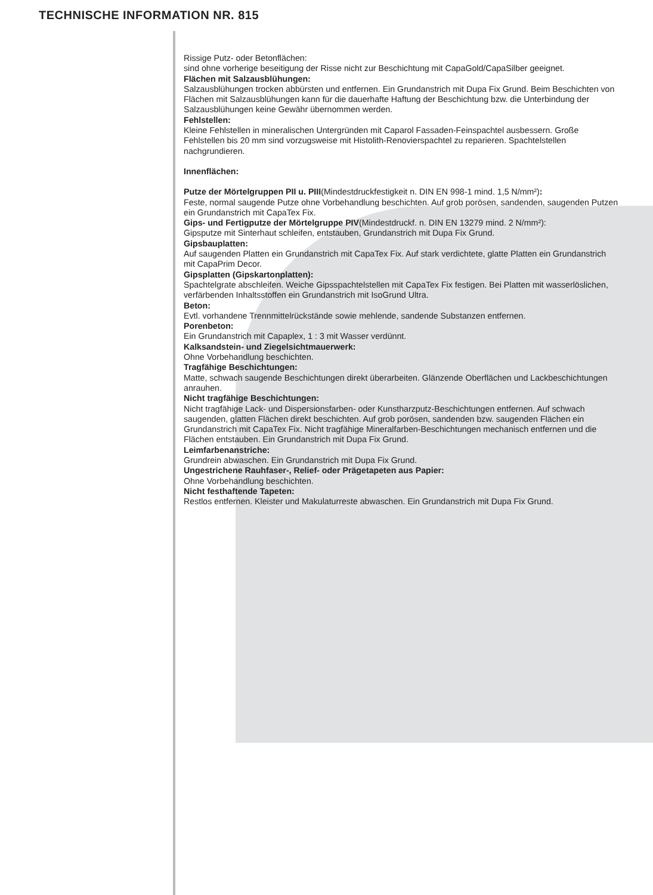TECHNISCHE INFORMATION NR. 815
Rissige Putz- oder Betonflächen:
sind ohne vorherige beseitigung der Risse nicht zur Beschichtung mit CapaGold/CapaSilber geeignet.
Flächen mit Salzausblühungen:
Salzausblühungen trocken abbürsten und entfernen. Ein Grundanstrich mit Dupa Fix Grund. Beim Beschichten von Flächen mit Salzausblühungen kann für die dauerhafte Haftung der Beschichtung bzw. die Unterbindung der Salzausblühungen keine Gewähr übernommen werden.
Fehlstellen:
Kleine Fehlstellen in mineralischen Untergründen mit Caparol Fassaden-Feinspachtel ausbessern. Große Fehlstellen bis 20 mm sind vorzugsweise mit Histolith-Renovierspachtel zu reparieren. Spachtelstellen nachgrundieren.
Innenflächen:
Putze der Mörtelgruppen PII u. PIII(Mindestdruckfestigkeit n. DIN EN 998-1 mind. 1,5 N/mm²):
Feste, normal saugende Putze ohne Vorbehandlung beschichten. Auf grob porösen, sandenden, saugenden Putzen ein Grundanstrich mit CapaTex Fix.
Gips- und Fertigputze der Mörtelgruppe PIV(Mindestdruckf. n. DIN EN 13279 mind. 2 N/mm²):
Gipsputze mit Sinterhaut schleifen, entstauben, Grundanstrich mit Dupa Fix Grund.
Gipsbauplatten:
Auf saugenden Platten ein Grundanstrich mit CapaTex Fix. Auf stark verdichtete, glatte Platten ein Grundanstrich mit CapaPrim Decor.
Gipsplatten (Gipskartonplatten):
Spachtelgrate abschleifen. Weiche Gipsspachtelstellen mit CapaTex Fix festigen. Bei Platten mit wasserlöslichen, verfärbenden Inhaltsstoffen ein Grundanstrich mit IsoGrund Ultra.
Beton:
Evtl. vorhandene Trennmittelrückstände sowie mehlende, sandende Substanzen entfernen.
Porenbeton:
Ein Grundanstrich mit Capaplex, 1 : 3 mit Wasser verdünnt.
Kalksandstein- und Ziegelsichtmauerwerk:
Ohne Vorbehandlung beschichten.
Tragfähige Beschichtungen:
Matte, schwach saugende Beschichtungen direkt überarbeiten. Glänzende Oberflächen und Lackbeschichtungen anrauhen.
Nicht tragfähige Beschichtungen:
Nicht tragfähige Lack- und Dispersionsfarben- oder Kunstharzputz-Beschichtungen entfernen. Auf schwach saugenden, glatten Flächen direkt beschichten. Auf grob porösen, sandenden bzw. saugenden Flächen ein Grundanstrich mit CapaTex Fix. Nicht tragfähige Mineralfarben-Beschichtungen mechanisch entfernen und die Flächen entstauben. Ein Grundanstrich mit Dupa Fix Grund.
Leimfarbenanstriche:
Grundrein abwaschen. Ein Grundanstrich mit Dupa Fix Grund.
Ungestrichene Rauhfaser-, Relief- oder Prägetapeten aus Papier:
Ohne Vorbehandlung beschichten.
Nicht festhaftende Tapeten:
Restlos entfernen. Kleister und Makulaturreste abwaschen. Ein Grundanstrich mit Dupa Fix Grund.